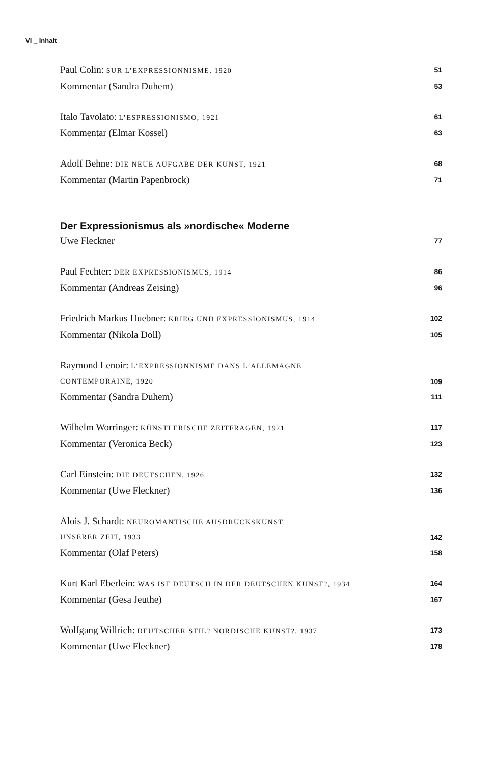VI _ Inhalt
Paul Colin: SUR L’EXPRESSIONNISME, 1920 51
Kommentar (Sandra Duhem) 53
Italo Tavolato: L’ESPRESSIONISMO, 1921 61
Kommentar (Elmar Kossel) 63
Adolf Behne: DIE NEUE AUFGABE DER KUNST, 1921 68
Kommentar (Martin Papenbrock) 71
Der Expressionismus als »nordische« Moderne
Uwe Fleckner 77
Paul Fechter: DER EXPRESSIONISMUS, 1914 86
Kommentar (Andreas Zeising) 96
Friedrich Markus Huebner: KRIEG UND EXPRESSIONISMUS, 1914 102
Kommentar (Nikola Doll) 105
Raymond Lenoir: L’EXPRESSIONNISME DANS L’ALLEMAGNE
CONTEMPORAINE, 1920 109
Kommentar (Sandra Duhem) 111
Wilhelm Worringer: KÜNSTLERISCHE ZEITFRAGEN, 1921 117
Kommentar (Veronica Beck) 123
Carl Einstein: DIE DEUTSCHEN, 1926 132
Kommentar (Uwe Fleckner) 136
Alois J. Schardt: NEUROMANTISCHE AUSDRUCKSKUNST
UNSERER ZEIT, 1933 142
Kommentar (Olaf Peters) 158
Kurt Karl Eberlein: WAS IST DEUTSCH IN DER DEUTSCHEN KUNST?, 1934 164
Kommentar (Gesa Jeuthe) 167
Wolfgang Willrich: DEUTSCHER STIL? NORDISCHE KUNST?, 1937 173
Kommentar (Uwe Fleckner) 178